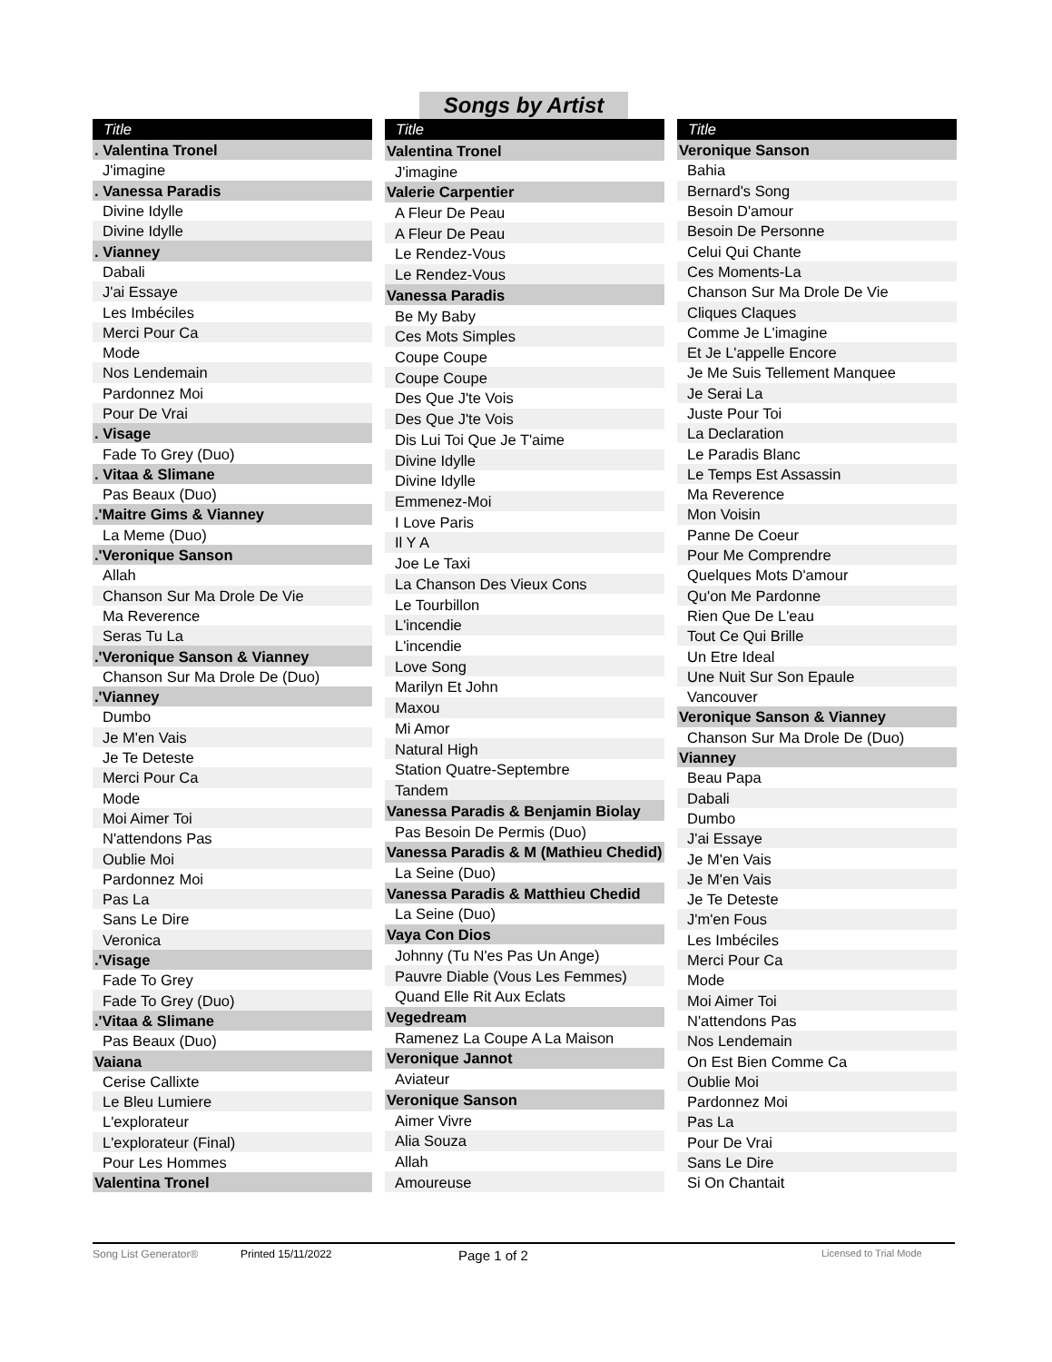Songs by Artist
| Title |
| --- |
| . Valentina Tronel |
| J'imagine |
| . Vanessa Paradis |
| Divine Idylle |
| Divine Idylle |
| . Vianney |
| Dabali |
| J'ai Essaye |
| Les Imbéciles |
| Merci Pour Ca |
| Mode |
| Nos Lendemain |
| Pardonnez Moi |
| Pour De Vrai |
| . Visage |
| Fade To Grey (Duo) |
| . Vitaa & Slimane |
| Pas Beaux (Duo) |
| .'Maitre Gims & Vianney |
| La Meme (Duo) |
| .'Veronique Sanson |
| Allah |
| Chanson Sur Ma Drole De Vie |
| Ma Reverence |
| Seras Tu La |
| .'Veronique Sanson & Vianney |
| Chanson Sur Ma Drole De (Duo) |
| .'Vianney |
| Dumbo |
| Je M'en Vais |
| Je Te Deteste |
| Merci Pour Ca |
| Mode |
| Moi Aimer Toi |
| N'attendons Pas |
| Oublie Moi |
| Pardonnez Moi |
| Pas La |
| Sans Le Dire |
| Veronica |
| .'Visage |
| Fade To Grey |
| Fade To Grey (Duo) |
| .'Vitaa & Slimane |
| Pas Beaux (Duo) |
| Vaiana |
| Cerise Callixte |
| Le Bleu Lumiere |
| L'explorateur |
| L'explorateur (Final) |
| Pour Les Hommes |
| Valentina Tronel |
| Title |
| --- |
| Valentina Tronel |
| J'imagine |
| Valerie Carpentier |
| A Fleur De Peau |
| A Fleur De Peau |
| Le Rendez-Vous |
| Le Rendez-Vous |
| Vanessa Paradis |
| Be My Baby |
| Ces Mots Simples |
| Coupe Coupe |
| Coupe Coupe |
| Des Que J'te Vois |
| Des Que J'te Vois |
| Dis Lui Toi Que Je T'aime |
| Divine Idylle |
| Divine Idylle |
| Emmenez-Moi |
| I Love Paris |
| Il Y A |
| Joe Le Taxi |
| La Chanson Des Vieux Cons |
| Le Tourbillon |
| L'incendie |
| L'incendie |
| Love Song |
| Marilyn Et John |
| Maxou |
| Mi Amor |
| Natural High |
| Station Quatre-Septembre |
| Tandem |
| Vanessa Paradis & Benjamin Biolay |
| Pas Besoin De Permis (Duo) |
| Vanessa Paradis & M (Mathieu Chedid) |
| La Seine (Duo) |
| Vanessa Paradis & Matthieu Chedid |
| La Seine (Duo) |
| Vaya Con Dios |
| Johnny (Tu N'es Pas Un Ange) |
| Pauvre Diable (Vous Les Femmes) |
| Quand Elle Rit Aux Eclats |
| Vegedream |
| Ramenez La Coupe A La Maison |
| Veronique Jannot |
| Aviateur |
| Veronique Sanson |
| Aimer Vivre |
| Alia Souza |
| Allah |
| Amoureuse |
| Title |
| --- |
| Veronique Sanson |
| Bahia |
| Bernard's Song |
| Besoin D'amour |
| Besoin De Personne |
| Celui Qui Chante |
| Ces Moments-La |
| Chanson Sur Ma Drole De Vie |
| Cliques Claques |
| Comme Je L'imagine |
| Et Je L'appelle Encore |
| Je Me Suis Tellement Manquee |
| Je Serai La |
| Juste Pour Toi |
| La Declaration |
| Le Paradis Blanc |
| Le Temps Est Assassin |
| Ma Reverence |
| Mon Voisin |
| Panne De Coeur |
| Pour Me Comprendre |
| Quelques Mots D'amour |
| Qu'on Me Pardonne |
| Rien Que De L'eau |
| Tout Ce Qui Brille |
| Un Etre Ideal |
| Une Nuit Sur Son Epaule |
| Vancouver |
| Veronique Sanson & Vianney |
| Chanson Sur Ma Drole De (Duo) |
| Vianney |
| Beau Papa |
| Dabali |
| Dumbo |
| J'ai Essaye |
| Je M'en Vais |
| Je M'en Vais |
| Je Te Deteste |
| J'm'en Fous |
| Les Imbéciles |
| Merci Pour Ca |
| Mode |
| Moi Aimer Toi |
| N'attendons Pas |
| Nos Lendemain |
| On Est Bien Comme Ca |
| Oublie Moi |
| Pardonnez Moi |
| Pas La |
| Pour De Vrai |
| Sans Le Dire |
| Si On Chantait |
Song List Generator® Printed 15/11/2022 Page 1 of 2 Licensed to Trial Mode